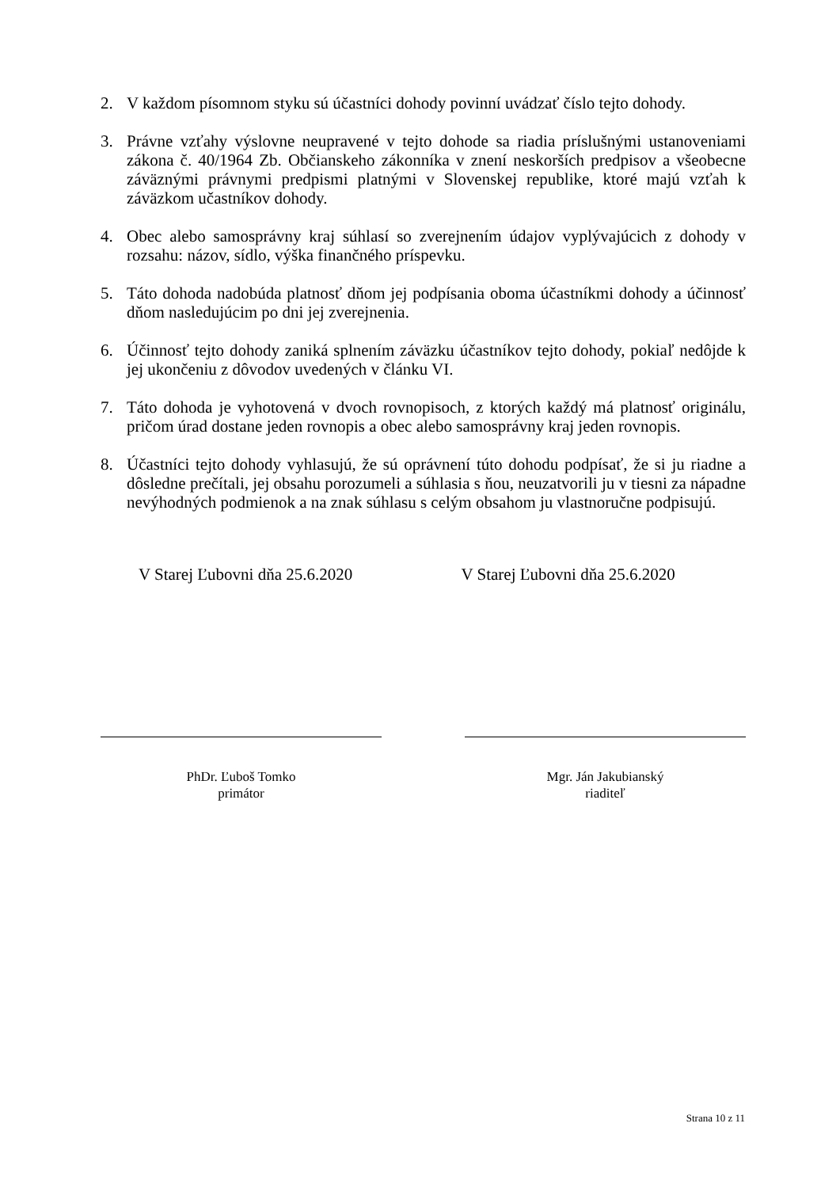2. V každom písomnom styku sú účastníci dohody povinní uvádzať číslo tejto dohody.
3. Právne vzťahy výslovne neupravené v tejto dohode sa riadia príslušnými ustanoveniami zákona č. 40/1964 Zb. Občianskeho zákonníka v znení neskorších predpisov a všeobecne záväznými právnymi predpismi platnými v Slovenskej republike, ktoré majú vzťah k záväzkom učastníkov dohody.
4. Obec alebo samosprávny kraj súhlasí so zverejnením údajov vyplývajúcich z dohody v rozsahu: názov, sídlo, výška finančného príspevku.
5. Táto dohoda nadobúda platnosť dňom jej podpísania oboma účastníkmi dohody a účinnosť dňom nasledujúcim po dni jej zverejnenia.
6. Účinnosť tejto dohody zaniká splnením záväzku účastníkov tejto dohody, pokiaľ nedôjde k jej ukončeniu z dôvodov uvedených v článku VI.
7. Táto dohoda je vyhotovená v dvoch rovnopisoch, z ktorých každý má platnosť originálu, pričom úrad dostane jeden rovnopis a obec alebo samosprávny kraj jeden rovnopis.
8. Účastníci tejto dohody vyhlasujú, že sú oprávnení túto dohodu podpísať, že si ju riadne a dôsledne prečítali, jej obsahu porozumeli a súhlasia s ňou, neuzatvorili ju v tiesni za nápadne nevýhodných podmienok a na znak súhlasu s celým obsahom ju vlastnoručne podpisujú.
V Starej Ľubovni dňa 25.6.2020 V Starej Ľubovni dňa 25.6.2020
PhDr. Ľuboš Tomko
primátor
Mgr. Ján Jakubianský
riaditeľ
Strana 10 z 11